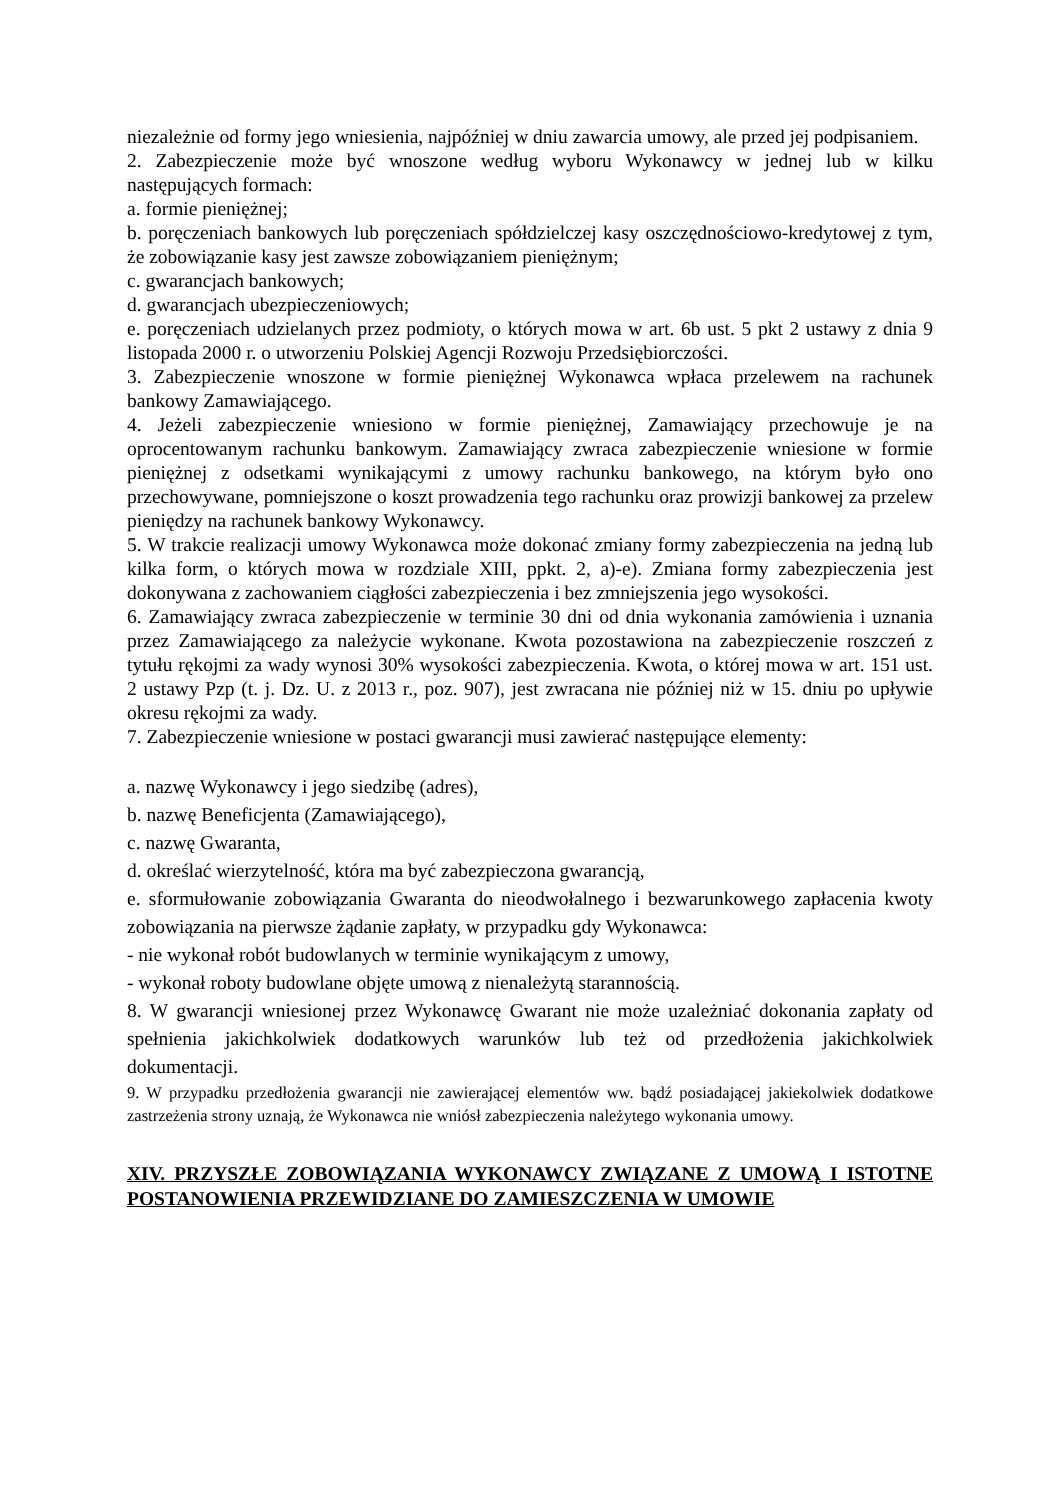niezależnie od formy jego wniesienia, najpóźniej w dniu zawarcia umowy, ale przed jej podpisaniem.
2. Zabezpieczenie może być wnoszone według wyboru Wykonawcy w jednej lub w kilku następujących formach:
a. formie pieniężnej;
b. poręczeniach bankowych lub poręczeniach spółdzielczej kasy oszczędnościowo-kredytowej z tym, że zobowiązanie kasy jest zawsze zobowiązaniem pieniężnym;
c. gwarancjach bankowych;
d. gwarancjach ubezpieczeniowych;
e. poręczeniach udzielanych przez podmioty, o których mowa w art. 6b ust. 5 pkt 2 ustawy z dnia 9 listopada 2000 r. o utworzeniu Polskiej Agencji Rozwoju Przedsiębiorczości.
3. Zabezpieczenie wnoszone w formie pieniężnej Wykonawca wpłaca przelewem na rachunek bankowy Zamawiającego.
4. Jeżeli zabezpieczenie wniesiono w formie pieniężnej, Zamawiający przechowuje je na oprocentowanym rachunku bankowym. Zamawiający zwraca zabezpieczenie wniesione w formie pieniężnej z odsetkami wynikającymi z umowy rachunku bankowego, na którym było ono przechowywane, pomniejszone o koszt prowadzenia tego rachunku oraz prowizji bankowej za przelew pieniędzy na rachunek bankowy Wykonawcy.
5. W trakcie realizacji umowy Wykonawca może dokonać zmiany formy zabezpieczenia na jedną lub kilka form, o których mowa w rozdziale XIII, ppkt. 2, a)-e). Zmiana formy zabezpieczenia jest dokonywana z zachowaniem ciągłości zabezpieczenia i bez zmniejszenia jego wysokości.
6. Zamawiający zwraca zabezpieczenie w terminie 30 dni od dnia wykonania zamówienia i uznania przez Zamawiającego za należycie wykonane. Kwota pozostawiona na zabezpieczenie roszczeń z tytułu rękojmi za wady wynosi 30% wysokości zabezpieczenia. Kwota, o której mowa w art. 151 ust. 2 ustawy Pzp (t. j. Dz. U. z 2013 r., poz. 907), jest zwracana nie później niż w 15. dniu po upływie okresu rękojmi za wady.
7. Zabezpieczenie wniesione w postaci gwarancji musi zawierać następujące elementy:
a. nazwę Wykonawcy i jego siedzibę (adres),
b. nazwę Beneficjenta (Zamawiającego),
c. nazwę Gwaranta,
d. określać wierzytelność, która ma być zabezpieczona gwarancją,
e. sformułowanie zobowiązania Gwaranta do nieodwołalnego i bezwarunkowego zapłacenia kwoty zobowiązania na pierwsze żądanie zapłaty, w przypadku gdy Wykonawca:
- nie wykonał robót budowlanych w terminie wynikającym z umowy,
- wykonał roboty budowlane objęte umową z nienależytą starannością.
8. W gwarancji wniesionej przez Wykonawcę Gwarant nie może uzależniać dokonania zapłaty od spełnienia jakichkolwiek dodatkowych warunków lub też od przedłożenia jakichkolwiek dokumentacji.
9. W przypadku przedłożenia gwarancji nie zawierającej elementów ww. bądź posiadającej jakiekolwiek dodatkowe zastrzeżenia strony uznają, że Wykonawca nie wniósł zabezpieczenia należytego wykonania umowy.
XIV. PRZYSZŁE ZOBOWIĄZANIA WYKONAWCY ZWIĄZANE Z UMOWĄ I ISTOTNE POSTANOWIENIA PRZEWIDZIANE DO ZAMIESZCZENIA W UMOWIE